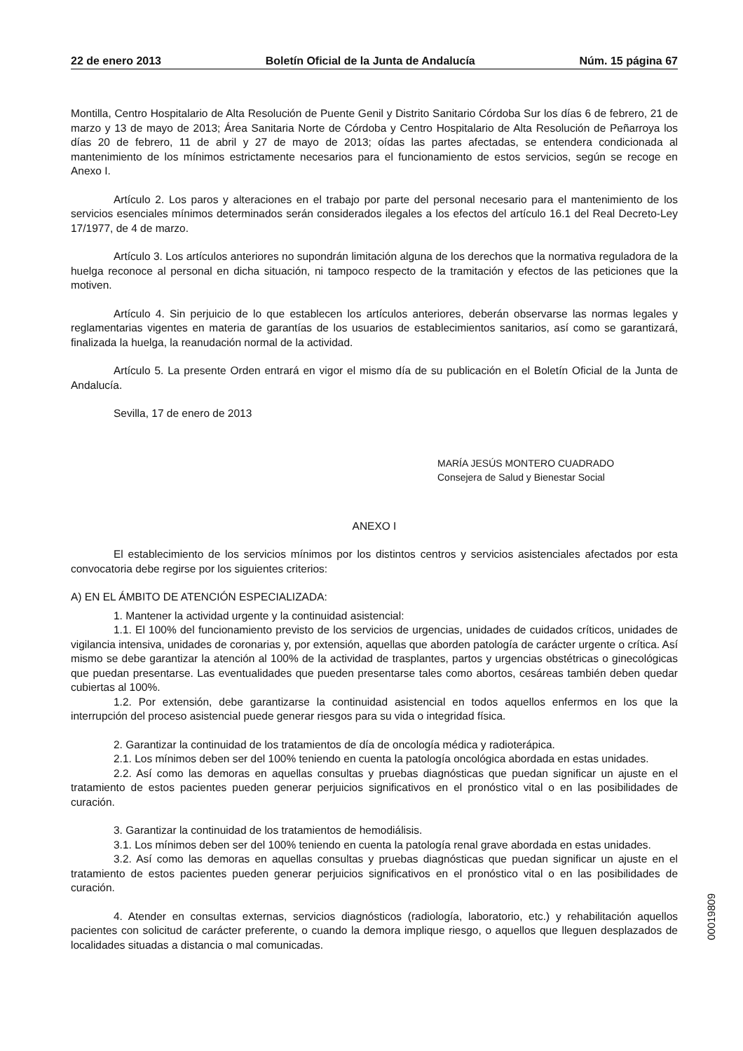22 de enero 2013 Boletín Oficial de la Junta de Andalucía Núm. 15 página 67
Montilla, Centro Hospitalario de Alta Resolución de Puente Genil y Distrito Sanitario Córdoba Sur los días 6 de febrero, 21 de marzo y 13 de mayo de 2013; Área Sanitaria Norte de Córdoba y Centro Hospitalario de Alta Resolución de Peñarroya los días 20 de febrero, 11 de abril y 27 de mayo de 2013; oídas las partes afectadas, se entendera condicionada al mantenimiento de los mínimos estrictamente necesarios para el funcionamiento de estos servicios, según se recoge en Anexo I.
Artículo 2. Los paros y alteraciones en el trabajo por parte del personal necesario para el mantenimiento de los servicios esenciales mínimos determinados serán considerados ilegales a los efectos del artículo 16.1 del Real Decreto-Ley 17/1977, de 4 de marzo.
Artículo 3. Los artículos anteriores no supondrán limitación alguna de los derechos que la normativa reguladora de la huelga reconoce al personal en dicha situación, ni tampoco respecto de la tramitación y efectos de las peticiones que la motiven.
Artículo 4. Sin perjuicio de lo que establecen los artículos anteriores, deberán observarse las normas legales y reglamentarias vigentes en materia de garantías de los usuarios de establecimientos sanitarios, así como se garantizará, finalizada la huelga, la reanudación normal de la actividad.
Artículo 5. La presente Orden entrará en vigor el mismo día de su publicación en el Boletín Oficial de la Junta de Andalucía.
Sevilla, 17 de enero de 2013
MARÍA JESÚS MONTERO CUADRADO
Consejera de Salud y Bienestar Social
ANEXO I
El establecimiento de los servicios mínimos por los distintos centros y servicios asistenciales afectados por esta convocatoria debe regirse por los siguientes criterios:
A) EN EL ÁMBITO DE ATENCIÓN ESPECIALIZADA:
1. Mantener la actividad urgente y la continuidad asistencial:
1.1. El 100% del funcionamiento previsto de los servicios de urgencias, unidades de cuidados críticos, unidades de vigilancia intensiva, unidades de coronarias y, por extensión, aquellas que aborden patología de carácter urgente o crítica. Así mismo se debe garantizar la atención al 100% de la actividad de trasplantes, partos y urgencias obstétricas o ginecológicas que puedan presentarse. Las eventualidades que pueden presentarse tales como abortos, cesáreas también deben quedar cubiertas al 100%.
1.2. Por extensión, debe garantizarse la continuidad asistencial en todos aquellos enfermos en los que la interrupción del proceso asistencial puede generar riesgos para su vida o integridad física.
2. Garantizar la continuidad de los tratamientos de día de oncología médica y radioterápica.
2.1. Los mínimos deben ser del 100% teniendo en cuenta la patología oncológica abordada en estas unidades.
2.2. Así como las demoras en aquellas consultas y pruebas diagnósticas que puedan significar un ajuste en el tratamiento de estos pacientes pueden generar perjuicios significativos en el pronóstico vital o en las posibilidades de curación.
3. Garantizar la continuidad de los tratamientos de hemodiálisis.
3.1. Los mínimos deben ser del 100% teniendo en cuenta la patología renal grave abordada en estas unidades.
3.2. Así como las demoras en aquellas consultas y pruebas diagnósticas que puedan significar un ajuste en el tratamiento de estos pacientes pueden generar perjuicios significativos en el pronóstico vital o en las posibilidades de curación.
4. Atender en consultas externas, servicios diagnósticos (radiología, laboratorio, etc.) y rehabilitación aquellos pacientes con solicitud de carácter preferente, o cuando la demora implique riesgo, o aquellos que lleguen desplazados de localidades situadas a distancia o mal comunicadas.
00019809